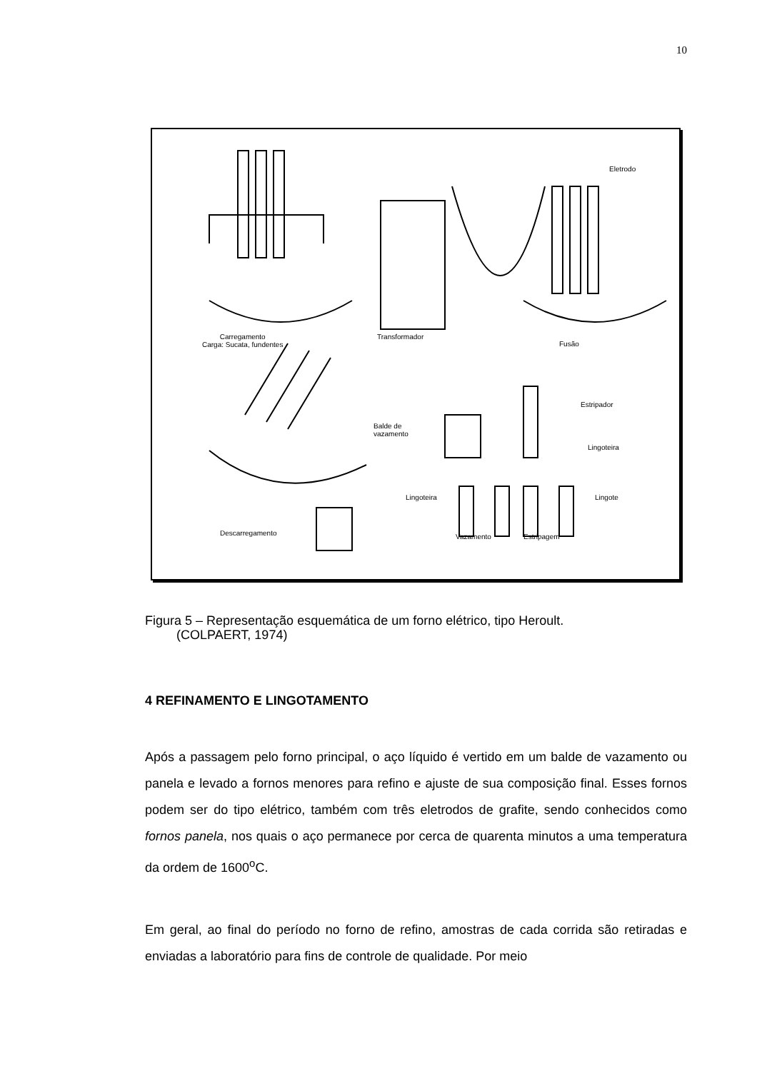10
Eletrodo
Carregamento
Carga: Sucata, fundentes
Transformador
Fusão
Estripador
Balde de
vazamento
Lingoteira
Lingoteira Lingote
Descarregamento Vazamento Estripagem
Figura 5 – Representação esquemática de um forno elétrico, tipo Heroult.
(COLPAERT, 1974)
4 REFINAMENTO E LINGOTAMENTO
Após a passagem pelo forno principal, o aço líquido é vertido em um balde de vazamento ou panela e levado a fornos menores para refino e ajuste de sua composição final. Esses fornos podem ser do tipo elétrico, também com três eletrodos de grafite, sendo conhecidos como fornos panela, nos quais o aço permanece por cerca de quarenta minutos a uma temperatura da ordem de 1600<sup>o</sup>C.
Em geral, ao final do período no forno de refino, amostras de cada corrida são retiradas e enviadas a laboratório para fins de controle de qualidade. Por meio